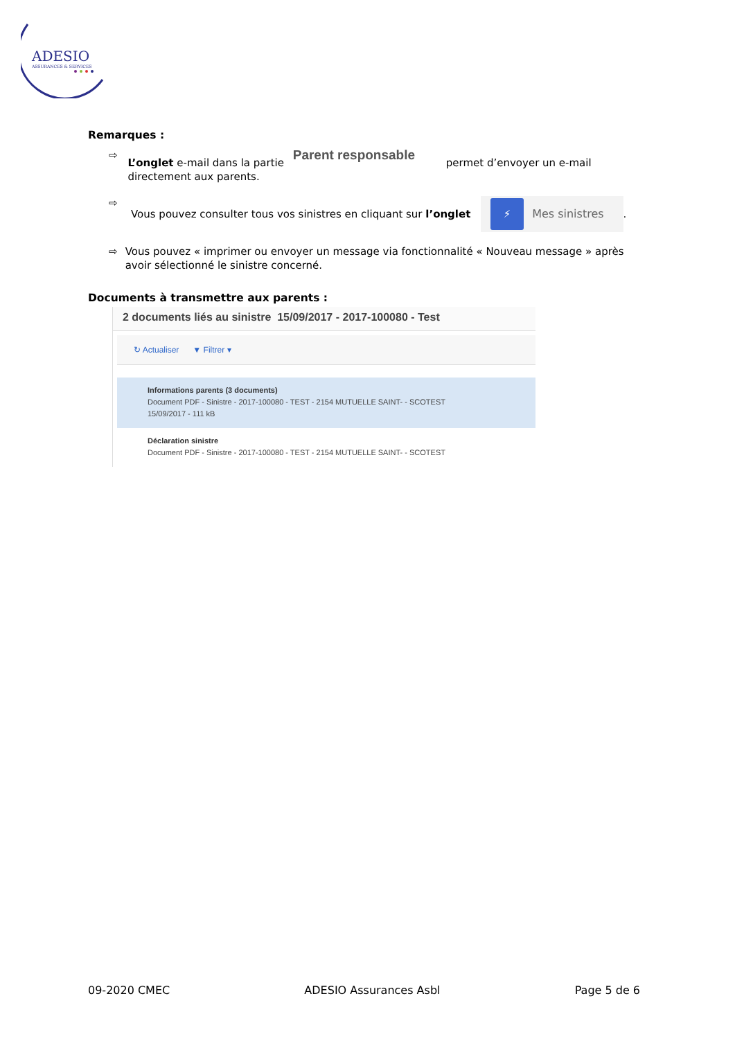ADESIO
ASSURANCES & SERVICES
Remarques :
⇨ L’onglet e-mail dans la partie Parent responsable permet d’envoyer un e-mail directement aux parents.
⇨ Vous pouvez consulter tous vos sinistres en cliquant sur l’onglet ⚡ Mes sinistres.
⇨ Vous pouvez « imprimer ou envoyer un message via fonctionnalité « Nouveau message » après avoir sélectionné le sinistre concerné.
Documents à transmettre aux parents :
2 documents liés au sinistre 15/09/2017 - 2017-100080 - Test
↻ Actualiser ▼ Filtrer ▾
Informations parents (3 documents)
Document PDF - Sinistre - 2017-100080 - TEST - 2154 MUTUELLE SAINT- - SCOTEST
15/09/2017 - 111 kB
Déclaration sinistre
Document PDF - Sinistre - 2017-100080 - TEST - 2154 MUTUELLE SAINT- - SCOTEST
09-2020 CMEC ADESIO Assurances Asbl Page 5 de 6